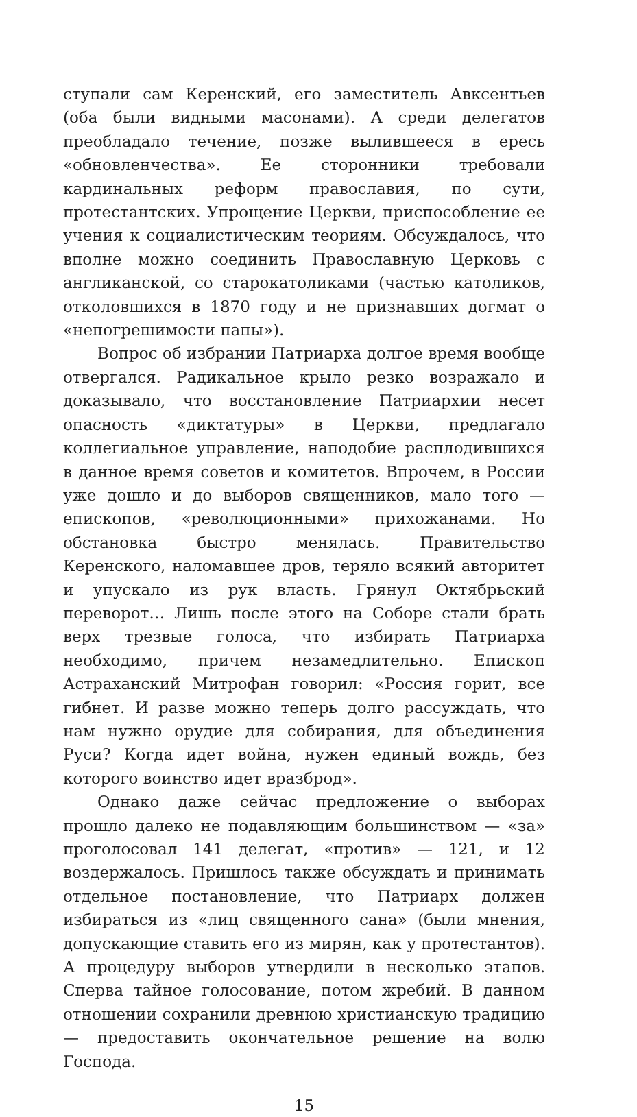ступали сам Керенский, его заместитель Авксентьев (оба были видными масонами). А среди делегатов преобладало течение, позже вылившееся в ересь «обновленчества». Ее сторонники требовали кардинальных реформ православия, по сути, протестантских. Упрощение Церкви, приспособление ее учения к социалистическим теориям. Обсуждалось, что вполне можно соединить Православную Церковь с англиканской, со старокатоликами (частью католиков, отколовшихся в 1870 году и не признавших догмат о «непогрешимости папы»).
Вопрос об избрании Патриарха долгое время вообще отвергался. Радикальное крыло резко возражало и доказывало, что восстановление Патриархии несет опасность «диктатуры» в Церкви, предлагало коллегиальное управление, наподобие расплодившихся в данное время советов и комитетов. Впрочем, в России уже дошло и до выборов священников, мало того — епископов, «революционными» прихожанами. Но обстановка быстро менялась. Правительство Керенского, наломавшее дров, теряло всякий авторитет и упускало из рук власть. Грянул Октябрьский переворот… Лишь после этого на Соборе стали брать верх трезвые голоса, что избирать Патриарха необходимо, причем незамедлительно. Епископ Астраханский Митрофан говорил: «Россия горит, все гибнет. И разве можно теперь долго рассуждать, что нам нужно орудие для собирания, для объединения Руси? Когда идет война, нужен единый вождь, без которого воинство идет вразброд».
Однако даже сейчас предложение о выборах прошло далеко не подавляющим большинством — «за» проголосовал 141 делегат, «против» — 121, и 12 воздержалось. Пришлось также обсуждать и принимать отдельное постановление, что Патриарх должен избираться из «лиц священного сана» (были мнения, допускающие ставить его из мирян, как у протестантов). А процедуру выборов утвердили в несколько этапов. Сперва тайное голосование, потом жребий. В данном отношении сохранили древнюю христианскую традицию — предоставить окончательное решение на волю Господа.
15